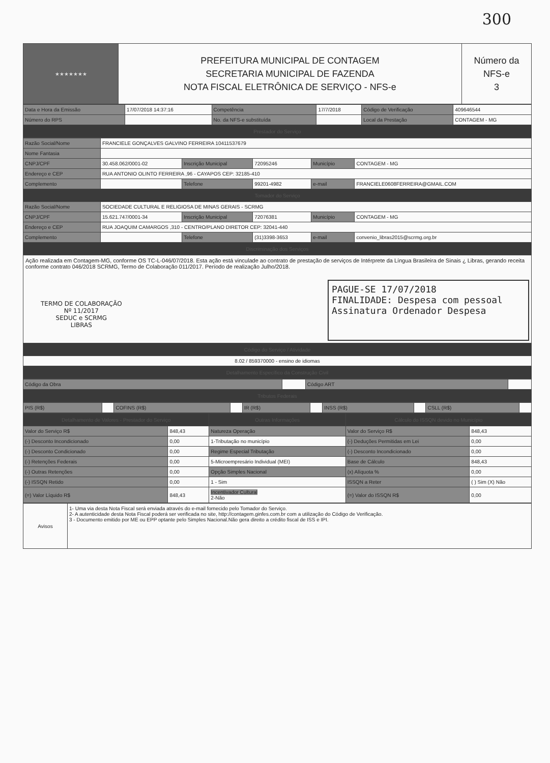300
| ★★★★★★★ | PREFEITURA MUNICIPAL DE CONTAGEM SECRETARIA MUNICIPAL DE FAZENDA NOTA FISCAL ELETRÔNICA DE SERVIÇO - NFS-e | Número da NFS-e 3 |
| Data e Hora da Emissão | 17/07/2018 14:37:16 | Competência | 17/7/2018 | Código de Verificação | 409646544 |
| Número do RPS | | No. da NFS-e substituída | | Local da Prestação | CONTAGEM - MG |
| Prestador do Serviço | | | | | |
| Razão Social/Nome | FRANCIELE GONÇALVES GALVINO FERREIRA 10411537679 | | | | |
| Nome Fantasia | | | | | |
| CNPJ/CPF | 30.458.062/0001-02 | Inscrição Municipal | 72095246 | Município | CONTAGEM - MG |
| Endereço e CEP | RUA ANTONIO OLINTO FERREIRA ,96 - CAYAPOS CEP: 32185-410 | | | | |
| Complemento | | Telefone | 99201-4982 | e-mail | FRANCIELE0608FERREIRA@GMAIL.COM |
| Tomador do Serviço | | | | | |
| Razão Social/Nome | SOCIEDADE CULTURAL E RELIGIOSA DE MINAS GERAIS - SCRMG | | | | |
| CNPJ/CPF | 15.621.747/0001-34 | Inscrição Municipal | 72076381 | Município | CONTAGEM - MG |
| Endereço e CEP | RUA JOAQUIM CAMARGOS ,310 - CENTRO/PLANO DIRETOR CEP: 32041-440 | | | | |
| Complemento | | Telefone | (31)3398-3653 | e-mail | convenio_libras2015@scrmg.org.br |
| Discriminação dos Serviços | | | | | |
| Ação realizada em Contagem-MG, conforme OS TC-L-046/07/2018. Esta ação está vinculade ao contrato de prestação de serviços de Intérprete da Língua Brasileira de Sinais ¿ Libras, gerando receita conforme contrato 046/2018 SCRMG, Termo de Colaboração 011/2017. Período de realização Julho/2018. TERMO DE COLABORAÇÃO Nº 11/2017 SEDUC e SCRMG LIBRAS PAGUE-SE 17/07/2018 FINALIDADE: Despesa com pessoal Assinatura Ordenador Despesa | | | | | |
| Código do Serviço / Atividade | | | | | |
| 8.02 / 859370000 - ensino de idiomas | | | | | |
| Detalhamento Específico da Construção Civil | | | | | |
| Código da Obra | | Código ART | |
| Tributos Federais | | | |
| PIS (R$) | | COFINS (R$) | | IR (R$) | | INSS (R$) | | CSLL (R$) | |
| Detalhamento de Valores - Prestador do Serviço | | Outras Informações | Cálculo do ISSQN devido no Município | |
| --- | --- | --- | --- | --- |
| Valor do Serviço R$ | 848,43 | Natureza Operação | Valor do Serviço R$ | 848,43 |
| (-) Desconto Incondicionado | 0,00 | 1-Tributação no município | (-) Deduções Permitidas em Lei | 0,00 |
| (-) Desconto Condicionado | 0,00 | Regime Especial Tributação | (-) Desconto Incondicionado | 0,00 |
| (-) Retenções Federais | 0,00 | 5-Microempresário Individual (MEI) | Base de Cálculo | 848,43 |
| (-) Outras Retenções | 0,00 | Opção Simples Nacional | (x) Alíquota % | 0,00 |
| (-) ISSQN Retido | 0,00 | 1 - Sim | ISSQN a Reter | ( ) Sim (X) Não |
| (=) Valor Líquido R$ | 848,43 | Incentivador Cultural 2-Não | (=) Valor do ISSQN R$ | 0,00 |
| Avisos | 1- Uma via desta Nota Fiscal será enviada através do e-mail fornecido pelo Tomador do Serviço. 2- A autenticidade desta Nota Fiscal poderá ser verificada no site, http://contagem.ginfes.com.br com a utilização do Código de Verificação. 3 - Documento emitido por ME ou EPP optante pelo Simples Nacional.Não gera direito a crédito fiscal de ISS e IPI. |